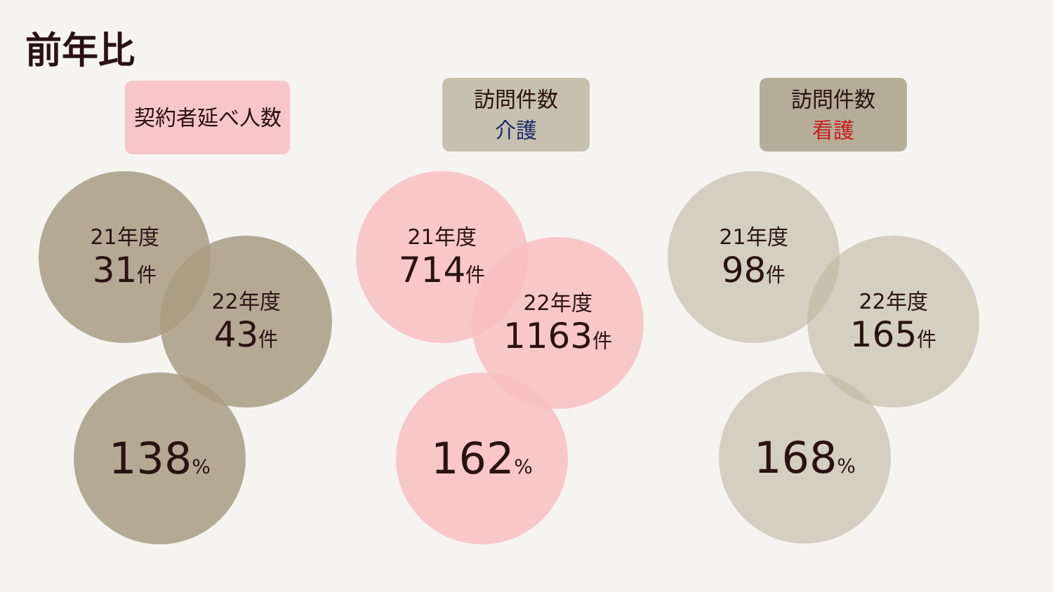前年比
契約者延べ人数 訪問件数
介護
訪問件数
看護
21年度
31件
22年度
43件
138%
21年度
714件
22年度
1163件
162%
21年度
98件
22年度
165件
168%